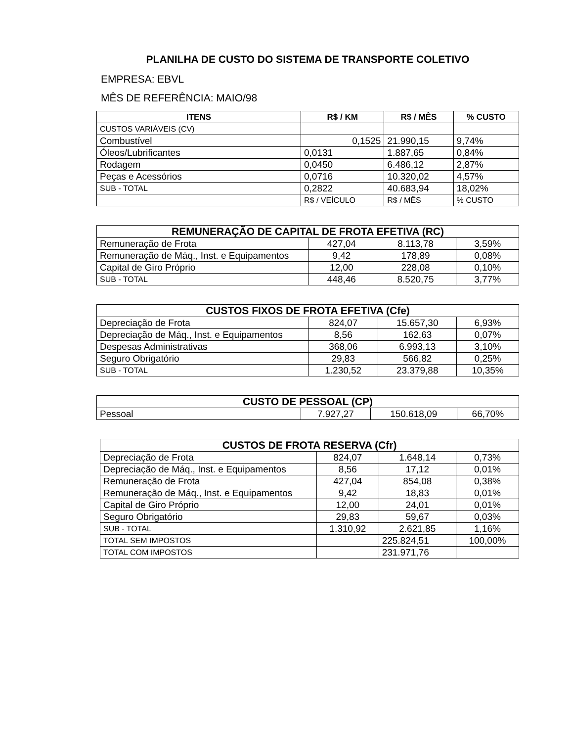PLANILHA DE CUSTO DO SISTEMA DE TRANSPORTE COLETIVO
EMPRESA: EBVL
MÊS DE REFERÊNCIA: MAIO/98
| ITENS | R$ / KM | R$ / MÊS | % CUSTO |
| --- | --- | --- | --- |
| CUSTOS VARIÁVEIS (CV) | | | |
| Combustível | 0,1525 | 21.990,15 | 9,74% |
| Óleos/Lubrificantes | 0,0131 | 1.887,65 | 0,84% |
| Rodagem | 0,0450 | 6.486,12 | 2,87% |
| Peças e Acessórios | 0,0716 | 10.320,02 | 4,57% |
| SUB - TOTAL | 0,2822 | 40.683,94 | 18,02% |
| | R$ / VEÍCULO | R$ / MÊS | % CUSTO |
| REMUNERAÇÃO DE CAPITAL DE FROTA EFETIVA (RC) | | | |
| --- | --- | --- | --- |
| Remuneração de Frota | 427,04 | 8.113,78 | 3,59% |
| Remuneração de Máq., Inst. e Equipamentos | 9,42 | 178,89 | 0,08% |
| Capital de Giro Próprio | 12,00 | 228,08 | 0,10% |
| SUB - TOTAL | 448,46 | 8.520,75 | 3,77% |
| CUSTOS FIXOS DE FROTA EFETIVA (Cfe) | | | |
| --- | --- | --- | --- |
| Depreciação de Frota | 824,07 | 15.657,30 | 6,93% |
| Depreciação de Máq., Inst. e Equipamentos | 8,56 | 162,63 | 0,07% |
| Despesas Administrativas | 368,06 | 6.993,13 | 3,10% |
| Seguro Obrigatório | 29,83 | 566,82 | 0,25% |
| SUB - TOTAL | 1.230,52 | 23.379,88 | 10,35% |
| CUSTO DE PESSOAL (CP) | | | |
| --- | --- | --- | --- |
| Pessoal | 7.927,27 | 150.618,09 | 66,70% |
| CUSTOS DE FROTA RESERVA (Cfr) | | | |
| --- | --- | --- | --- |
| Depreciação de Frota | 824,07 | 1.648,14 | 0,73% |
| Depreciação de Máq., Inst. e Equipamentos | 8,56 | 17,12 | 0,01% |
| Remuneração de Frota | 427,04 | 854,08 | 0,38% |
| Remuneração de Máq., Inst. e Equipamentos | 9,42 | 18,83 | 0,01% |
| Capital de Giro Próprio | 12,00 | 24,01 | 0,01% |
| Seguro Obrigatório | 29,83 | 59,67 | 0,03% |
| SUB - TOTAL | 1.310,92 | 2.621,85 | 1,16% |
| TOTAL SEM IMPOSTOS | | 225.824,51 | 100,00% |
| TOTAL COM IMPOSTOS | | 231.971,76 | |